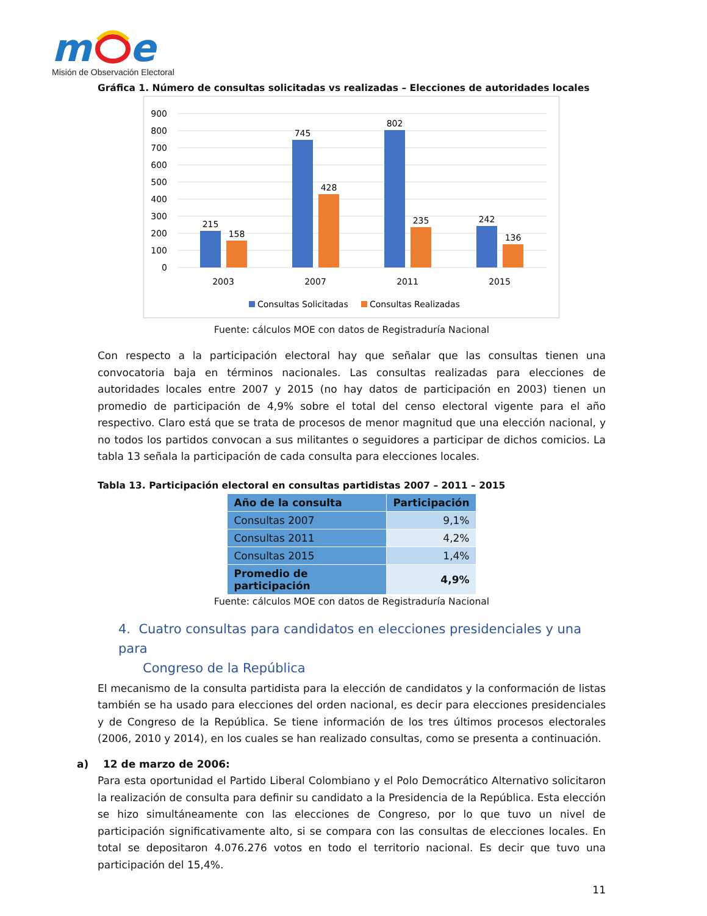m
e
Misión de Observación Electoral
Gráfica 1. Número de consultas solicitadas vs realizadas – Elecciones de autoridades locales
900
800
700
600
500
400
300
200
100
0
215
158
745
428
802
235
242
136
2003
2007
2011
2015
Consultas Solicitadas
Consultas Realizadas
Fuente: cálculos MOE con datos de Registraduría Nacional
Con respecto a la participación electoral hay que señalar que las consultas tienen una convocatoria baja en términos nacionales. Las consultas realizadas para elecciones de autoridades locales entre 2007 y 2015 (no hay datos de participación en 2003) tienen un promedio de participación de 4,9% sobre el total del censo electoral vigente para el año respectivo. Claro está que se trata de procesos de menor magnitud que una elección nacional, y no todos los partidos convocan a sus militantes o seguidores a participar de dichos comicios. La tabla 13 señala la participación de cada consulta para elecciones locales.
Tabla 13. Participación electoral en consultas partidistas 2007 – 2011 – 2015
| Año de la consulta | Participación |
| --- | --- |
| Consultas 2007 | 9,1% |
| Consultas 2011 | 4,2% |
| Consultas 2015 | 1,4% |
| Promedio de participación | 4,9% |
Fuente: cálculos MOE con datos de Registraduría Nacional
4. Cuatro consultas para candidatos en elecciones presidenciales y una para
Congreso de la República
El mecanismo de la consulta partidista para la elección de candidatos y la conformación de listas también se ha usado para elecciones del orden nacional, es decir para elecciones presidenciales y de Congreso de la República. Se tiene información de los tres últimos procesos electorales (2006, 2010 y 2014), en los cuales se han realizado consultas, como se presenta a continuación.
a) 12 de marzo de 2006:
Para esta oportunidad el Partido Liberal Colombiano y el Polo Democrático Alternativo solicitaron la realización de consulta para definir su candidato a la Presidencia de la República. Esta elección se hizo simultáneamente con las elecciones de Congreso, por lo que tuvo un nivel de participación significativamente alto, si se compara con las consultas de elecciones locales. En total se depositaron 4.076.276 votos en todo el territorio nacional. Es decir que tuvo una participación del 15,4%.
11